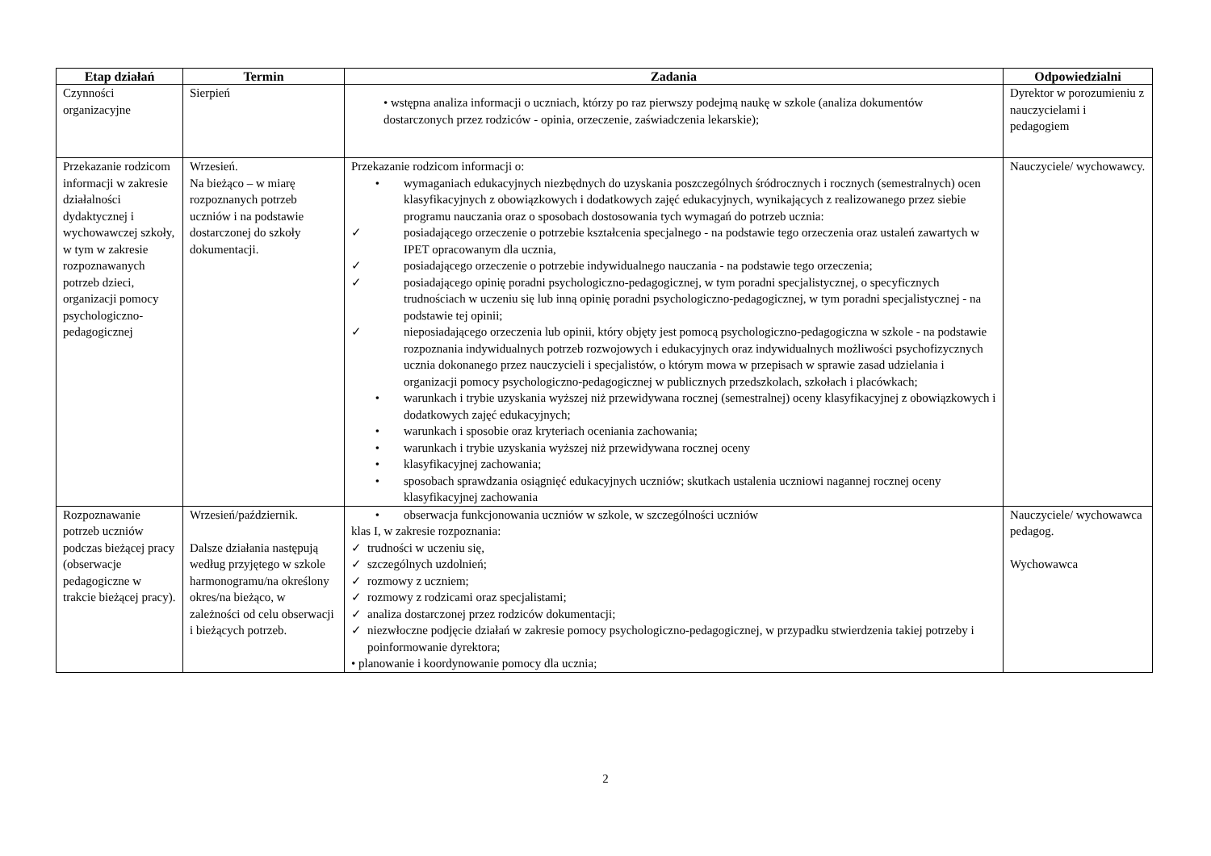| Etap działań | Termin | Zadania | Odpowiedzialni |
| --- | --- | --- | --- |
| Czynności organizacyjne | Sierpień | • wstępna analiza informacji o uczniach, którzy po raz pierwszy podejmą naukę w szkole (analiza dokumentów dostarczonych przez rodziców - opinia, orzeczenie, zaświadczenia lekarskie); | Dyrektor w porozumieniu z nauczycielami i pedagogiem |
| Przekazanie rodzicom informacji w zakresie działalności dydaktycznej i wychowawczej szkoły, w tym w zakresie rozpoznawanych potrzeb dzieci, organizacji pomocy psychologiczno-pedagogicznej | Wrzesień. Na bieżąco – w miarę rozpoznanych potrzeb uczniów i na podstawie dostarczonej do szkoły dokumentacji. | Przekazanie rodzicom informacji o: • wymaganiach edukacyjnych niezbędnych do uzyskania poszczególnych śródrocznych i rocznych (semestralnych) ocen klasyfikacyjnych z obowiązkowych i dodatkowych zajęć edukacyjnych, wynikających z realizowanego przez siebie programu nauczania oraz o sposobach dostosowania tych wymagań do potrzeb ucznia: ✓ posiadającego orzeczenie o potrzebie kształcenia specjalnego - na podstawie tego orzeczenia oraz ustaleń zawartych w IPET opracowanym dla ucznia, ✓ posiadającego orzeczenie o potrzebie indywidualnego nauczania - na podstawie tego orzeczenia; ✓ posiadającego opinię poradni psychologiczno-pedagogicznej, w tym poradni specjalistycznej, o specyficznych trudnościach w uczeniu się lub inną opinię poradni psychologiczno-pedagogicznej, w tym poradni specjalistycznej - na podstawie tej opinii; ✓ nieposiadającego orzeczenia lub opinii, który objęty jest pomocą psychologiczno-pedagogiczna w szkole - na podstawie rozpoznania indywidualnych potrzeb rozwojowych i edukacyjnych oraz indywidualnych możliwości psychofizycznych ucznia dokonanego przez nauczycieli i specjalistów, o którym mowa w przepisach w sprawie zasad udzielania i organizacji pomocy psychologiczno-pedagogicznej w publicznych przedszkolach, szkołach i placówkach; • warunkach i trybie uzyskania wyższej niż przewidywana rocznej (semestralnej) oceny klasyfikacyjnej z obowiązkowych i dodatkowych zajęć edukacyjnych; • warunkach i sposobie oraz kryteriach oceniania zachowania; • warunkach i trybie uzyskania wyższej niż przewidywana rocznej oceny • klasyfikacyjnej zachowania; • sposobach sprawdzania osiągnięć edukacyjnych uczniów; skutkach ustalenia uczniowi nagannej rocznej oceny klasyfikacyjnej zachowania | Nauczyciele/ wychowawcy. |
| Rozpoznawanie potrzeb uczniów podczas bieżącej pracy (obserwacje pedagogiczne w trakcie bieżącej pracy). | Wrzesień/październik. Dalsze działania następują według przyjętego w szkole harmonogramu/na określony okres/na bieżąco, w zależności od celu obserwacji i bieżących potrzeb. | • obserwacja funkcjonowania uczniów w szkole, w szczególności uczniów klas I, w zakresie rozpoznania: ✓ trudności w uczeniu się, ✓ szczególnych uzdolnień; ✓ rozmowy z uczniem; ✓ rozmowy z rodzicami oraz specjalistami; ✓ analiza dostarczonej przez rodziców dokumentacji; ✓ niezwłoczne podjęcie działań w zakresie pomocy psychologiczno-pedagogicznej, w przypadku stwierdzenia takiej potrzeby i poinformowanie dyrektora; • planowanie i koordynowanie pomocy dla ucznia; | Nauczyciele/ wychowawca pedagog. Wychowawca |
2